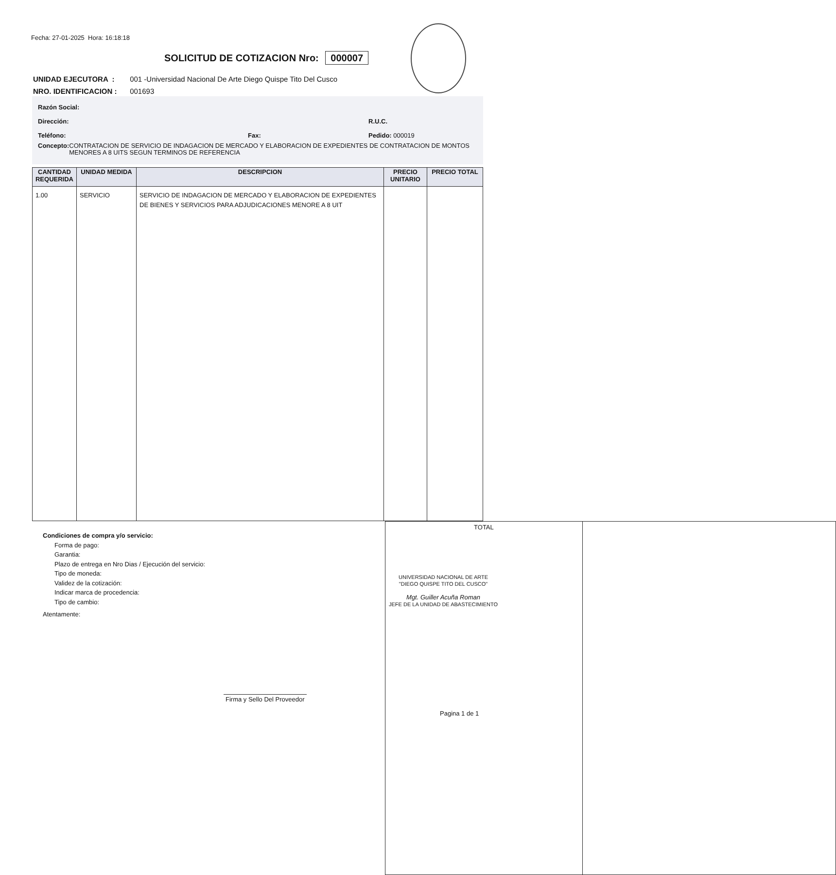Fecha: 27-01-2025 Hora: 16:18:18
SOLICITUD DE COTIZACION Nro: 000007
UNIDAD EJECUTORA : 001 -Universidad Nacional De Arte Diego Quispe Tito Del Cusco
NRO. IDENTIFICACION : 001693
Razón Social:
Dirección: R.U.C.
Teléfono: Fax: Pedido: 000019
Concepto: CONTRATACION DE SERVICIO DE INDAGACION DE MERCADO Y ELABORACION DE EXPEDIENTES DE CONTRATACION DE MONTOS MENORES A 8 UITS SEGUN TERMINOS DE REFERENCIA
| CANTIDAD REQUERIDA | UNIDAD MEDIDA | DESCRIPCION | PRECIO UNITARIO | PRECIO TOTAL |
| --- | --- | --- | --- | --- |
| 1.00 | SERVICIO | SERVICIO DE INDAGACION DE MERCADO Y ELABORACION DE EXPEDIENTES DE BIENES Y SERVICIOS PARA ADJUDICACIONES MENORE A 8 UIT | | |
| TOTAL | |
Condiciones de compra y/o servicio:
Forma de pago:
Garantia:
Plazo de entrega en Nro Dias / Ejecución del servicio:
Tipo de moneda:
Validez de la cotización:
Indicar marca de procedencia:
Tipo de cambio:
Atentamente:
UNIVERSIDAD NACIONAL DE ARTE
"DIEGO QUISPE TITO DEL CUSCO"
Mgt. Guiller Acuña Roman
JEFE DE LA UNIDAD DE ABASTECIMIENTO
Firma y Sello Del Proveedor
Pagina 1 de 1